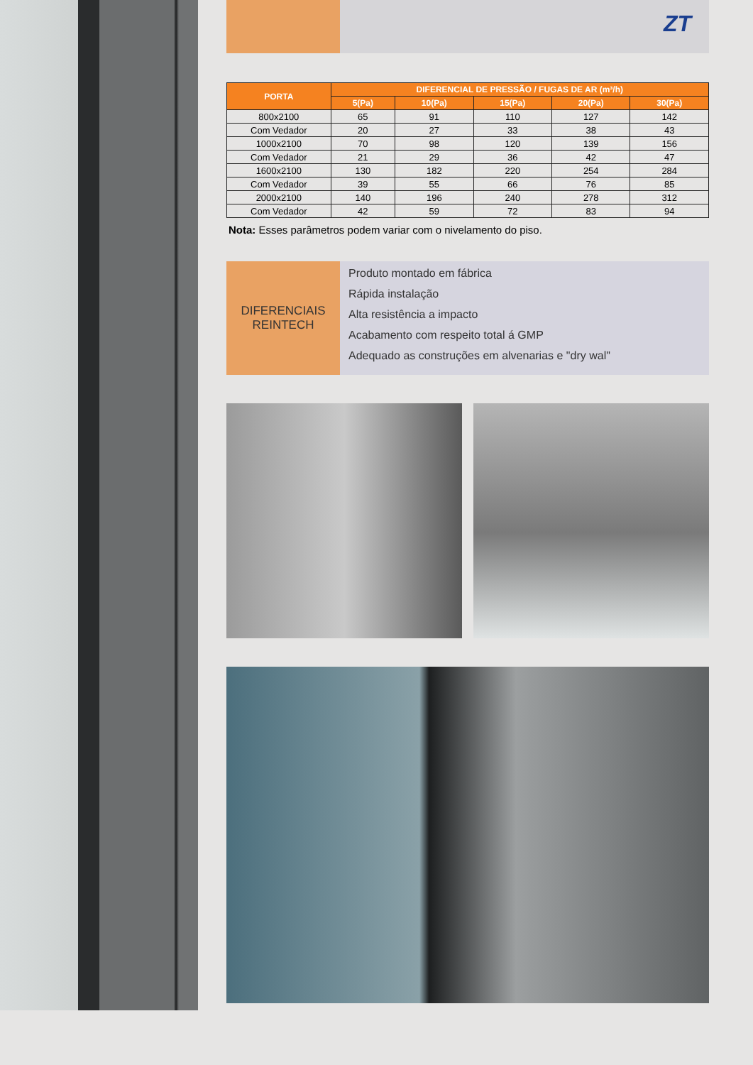ZT
| PORTA | DIFERENCIAL DE PRESSÃO / FUGAS DE AR (m³/h) | | | | |
| --- | --- | --- | --- | --- | --- |
| | 5(Pa) | 10(Pa) | 15(Pa) | 20(Pa) | 30(Pa) |
| 800x2100 | 65 | 91 | 110 | 127 | 142 |
| Com Vedador | 20 | 27 | 33 | 38 | 43 |
| 1000x2100 | 70 | 98 | 120 | 139 | 156 |
| Com Vedador | 21 | 29 | 36 | 42 | 47 |
| 1600x2100 | 130 | 182 | 220 | 254 | 284 |
| Com Vedador | 39 | 55 | 66 | 76 | 85 |
| 2000x2100 | 140 | 196 | 240 | 278 | 312 |
| Com Vedador | 42 | 59 | 72 | 83 | 94 |
Nota: Esses parâmetros podem variar com o nivelamento do piso.
DIFERENCIAIS
REINTECH
Produto montado em fábrica
Rápida instalação
Alta resistência a impacto
Acabamento com respeito total á GMP
Adequado as construções em alvenarias e "dry wal"